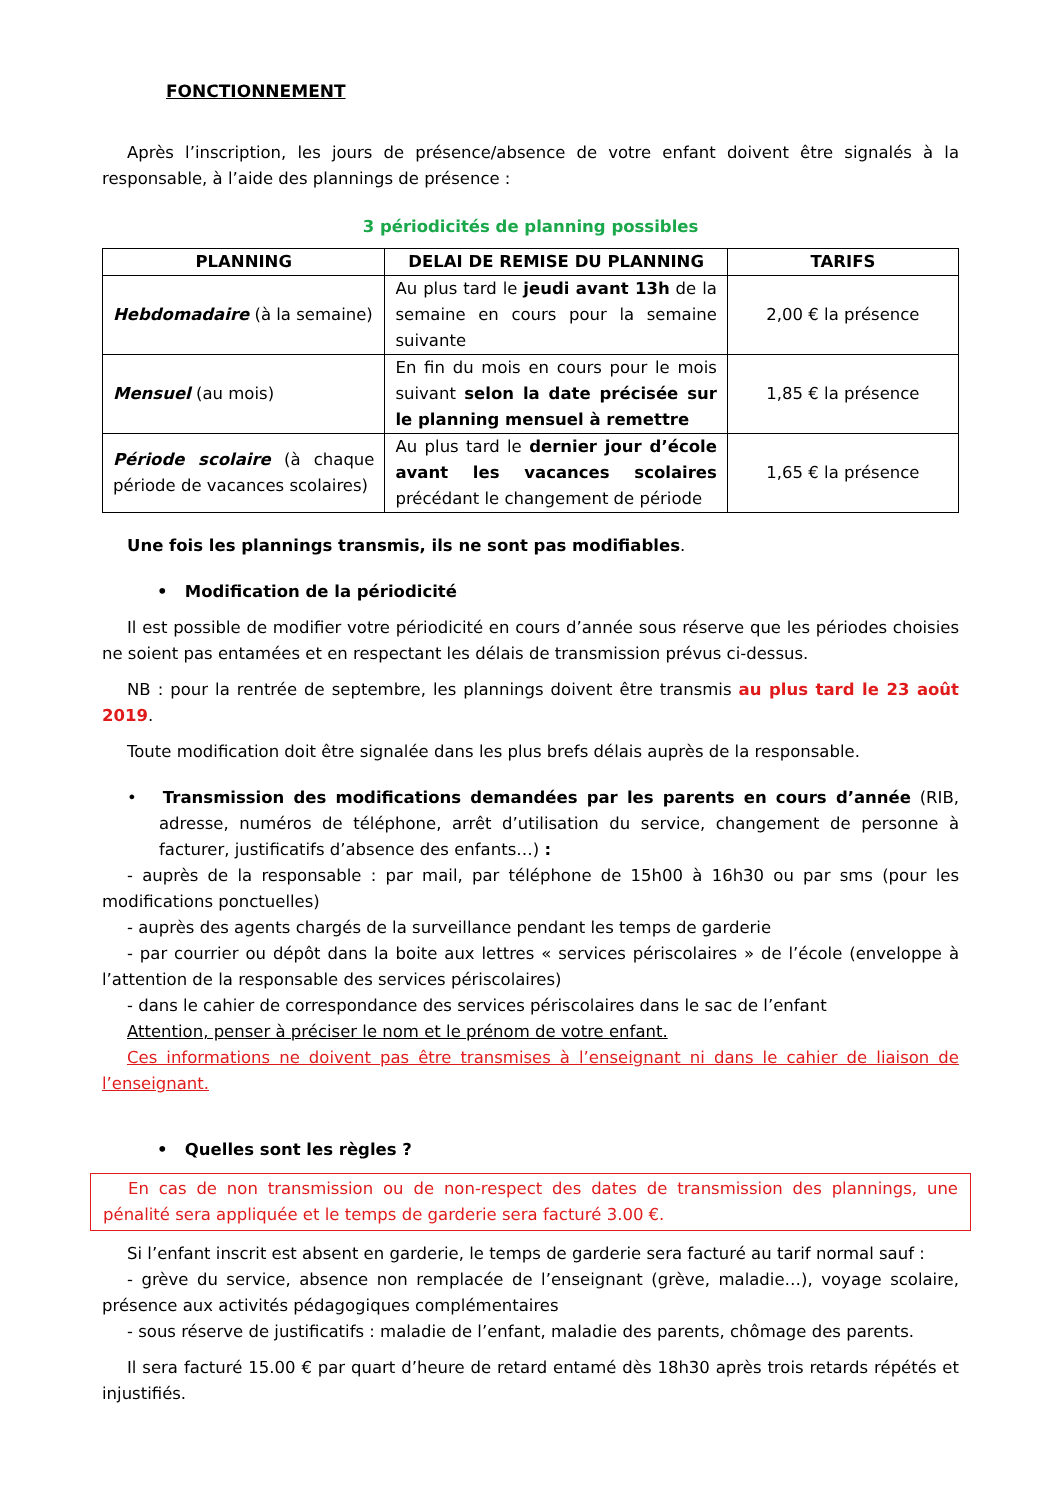FONCTIONNEMENT
Après l’inscription, les jours de présence/absence de votre enfant doivent être signalés à la responsable, à l’aide des plannings de présence :
3 périodicités de planning possibles
| PLANNING | DELAI DE REMISE DU PLANNING | TARIFS |
| --- | --- | --- |
| Hebdomadaire (à la semaine) | Au plus tard le jeudi avant 13h de la semaine en cours pour la semaine suivante | 2,00 € la présence |
| Mensuel (au mois) | En fin du mois en cours pour le mois suivant selon la date précisée sur le planning mensuel à remettre | 1,85 € la présence |
| Période scolaire (à chaque période de vacances scolaires) | Au plus tard le dernier jour d’école avant les vacances scolaires précédant le changement de période | 1,65 € la présence |
Une fois les plannings transmis, ils ne sont pas modifiables.
• Modification de la périodicité
Il est possible de modifier votre périodicité en cours d’année sous réserve que les périodes choisies ne soient pas entamées et en respectant les délais de transmission prévus ci-dessus.
NB : pour la rentrée de septembre, les plannings doivent être transmis au plus tard le 23 août 2019.
Toute modification doit être signalée dans les plus brefs délais auprès de la responsable.
• Transmission des modifications demandées par les parents en cours d’année (RIB, adresse, numéros de téléphone, arrêt d’utilisation du service, changement de personne à facturer, justificatifs d’absence des enfants…) :
- auprès de la responsable : par mail, par téléphone de 15h00 à 16h30 ou par sms (pour les modifications ponctuelles)
- auprès des agents chargés de la surveillance pendant les temps de garderie
- par courrier ou dépôt dans la boite aux lettres « services périscolaires » de l’école (enveloppe à l’attention de la responsable des services périscolaires)
- dans le cahier de correspondance des services périscolaires dans le sac de l’enfant
Attention, penser à préciser le nom et le prénom de votre enfant.
Ces informations ne doivent pas être transmises à l’enseignant ni dans le cahier de liaison de l’enseignant.
• Quelles sont les règles ?
En cas de non transmission ou de non-respect des dates de transmission des plannings, une pénalité sera appliquée et le temps de garderie sera facturé 3.00 €.
Si l’enfant inscrit est absent en garderie, le temps de garderie sera facturé au tarif normal sauf :
- grève du service, absence non remplacée de l’enseignant (grève, maladie…), voyage scolaire, présence aux activités pédagogiques complémentaires
- sous réserve de justificatifs : maladie de l’enfant, maladie des parents, chômage des parents.
Il sera facturé 15.00 € par quart d’heure de retard entamé dès 18h30 après trois retards répétés et injustifiés.